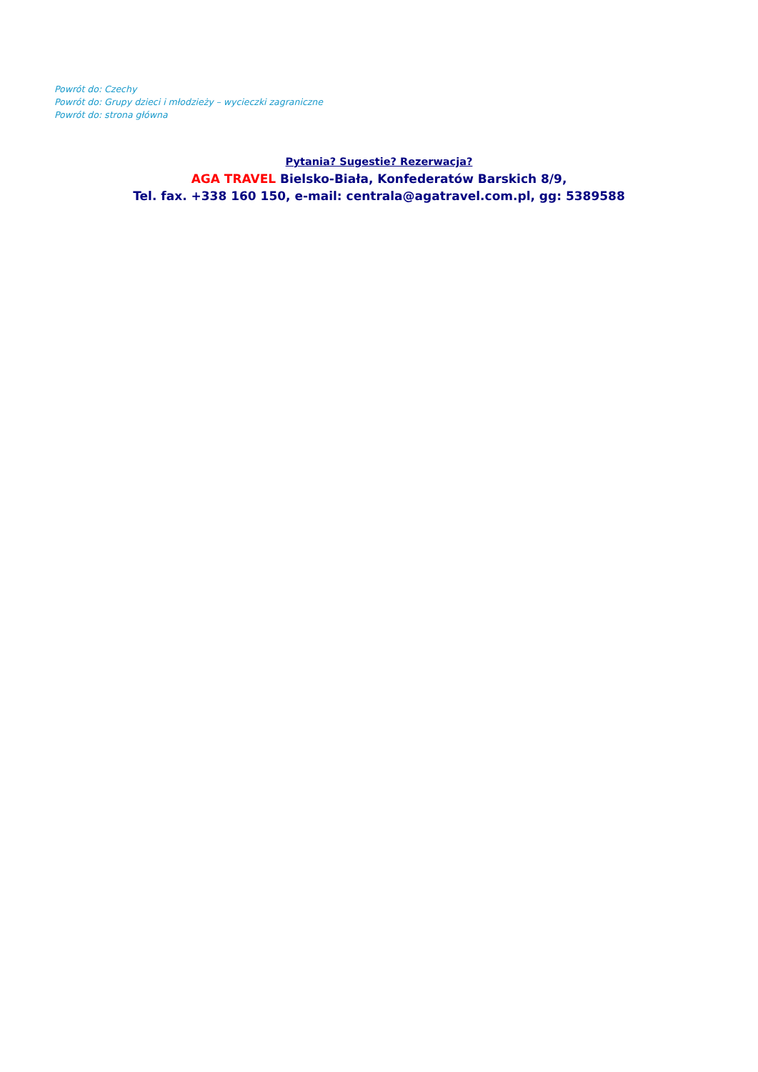Powrót do: Czechy
Powrót do: Grupy dzieci i młodzieży – wycieczki zagraniczne
Powrót do: strona główna
Pytania? Sugestie? Rezerwacja?
AGA TRAVEL Bielsko-Biała, Konfederatów Barskich 8/9,
Tel. fax. +338 160 150, e-mail: centrala@agatravel.com.pl, gg: 5389588